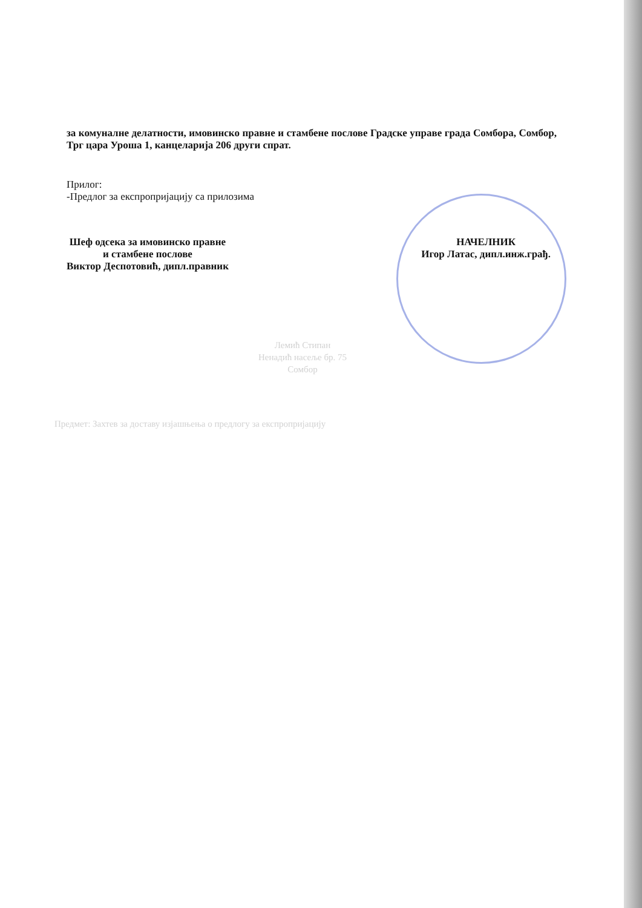за комуналне делатности, имовинско правне и стамбене послове Градске управе града Сомбора, Сомбор, Трг цара Уроша 1, канцеларија 206 други спрат.
Прилог:
-Предлог за експропријацију са прилозима
Шеф одсека за имовинско правне
и стамбене послове
Виктор Деспотовић, дипл.правник
НАЧЕЛНИК
Игор Латас, дипл.инж.грађ.
Лемић Стипан
Ненадић насеље бр. 75
Сомбор
Предмет: Захтев за доставу изјашњења о предлогу за експропријацију